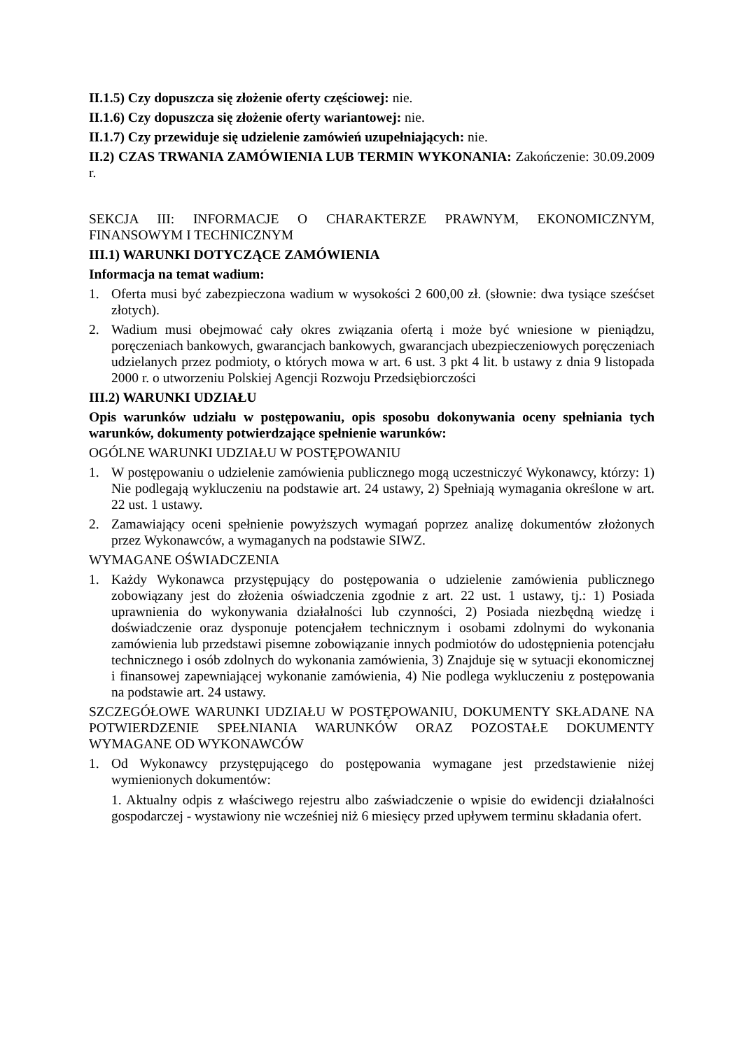II.1.5) Czy dopuszcza się złożenie oferty częściowej: nie.
II.1.6) Czy dopuszcza się złożenie oferty wariantowej: nie.
II.1.7) Czy przewiduje się udzielenie zamówień uzupełniających: nie.
II.2) CZAS TRWANIA ZAMÓWIENIA LUB TERMIN WYKONANIA: Zakończenie: 30.09.2009 r.
SEKCJA III: INFORMACJE O CHARAKTERZE PRAWNYM, EKONOMICZNYM, FINANSOWYM I TECHNICZNYM
III.1) WARUNKI DOTYCZĄCE ZAMÓWIENIA
Informacja na temat wadium:
1. Oferta musi być zabezpieczona wadium w wysokości 2 600,00 zł. (słownie: dwa tysiące sześćset złotych).
2. Wadium musi obejmować cały okres związania ofertą i może być wniesione w pieniądzu, poręczeniach bankowych, gwarancjach bankowych, gwarancjach ubezpieczeniowych poręczeniach udzielanych przez podmioty, o których mowa w art. 6 ust. 3 pkt 4 lit. b ustawy z dnia 9 listopada 2000 r. o utworzeniu Polskiej Agencji Rozwoju Przedsiębiorczości
III.2) WARUNKI UDZIAŁU
Opis warunków udziału w postępowaniu, opis sposobu dokonywania oceny spełniania tych warunków, dokumenty potwierdzające spełnienie warunków:
OGÓLNE WARUNKI UDZIAŁU W POSTĘPOWANIU
1. W postępowaniu o udzielenie zamówienia publicznego mogą uczestniczyć Wykonawcy, którzy: 1) Nie podlegają wykluczeniu na podstawie art. 24 ustawy, 2) Spełniają wymagania określone w art. 22 ust. 1 ustawy.
2. Zamawiający oceni spełnienie powyższych wymagań poprzez analizę dokumentów złożonych przez Wykonawców, a wymaganych na podstawie SIWZ.
WYMAGANE OŚWIADCZENIA
1. Każdy Wykonawca przystępujący do postępowania o udzielenie zamówienia publicznego zobowiązany jest do złożenia oświadczenia zgodnie z art. 22 ust. 1 ustawy, tj.: 1) Posiada uprawnienia do wykonywania działalności lub czynności, 2) Posiada niezbędną wiedzę i doświadczenie oraz dysponuje potencjałem technicznym i osobami zdolnymi do wykonania zamówienia lub przedstawi pisemne zobowiązanie innych podmiotów do udostępnienia potencjału technicznego i osób zdolnych do wykonania zamówienia, 3) Znajduje się w sytuacji ekonomicznej i finansowej zapewniającej wykonanie zamówienia, 4) Nie podlega wykluczeniu z postępowania na podstawie art. 24 ustawy.
SZCZEGÓŁOWE WARUNKI UDZIAŁU W POSTĘPOWANIU, DOKUMENTY SKŁADANE NA POTWIERDZENIE SPEŁNIANIA WARUNKÓW ORAZ POZOSTAŁE DOKUMENTY WYMAGANE OD WYKONAWCÓW
1. Od Wykonawcy przystępującego do postępowania wymagane jest przedstawienie niżej wymienionych dokumentów:
1. Aktualny odpis z właściwego rejestru albo zaświadczenie o wpisie do ewidencji działalności gospodarczej - wystawiony nie wcześniej niż 6 miesięcy przed upływem terminu składania ofert.